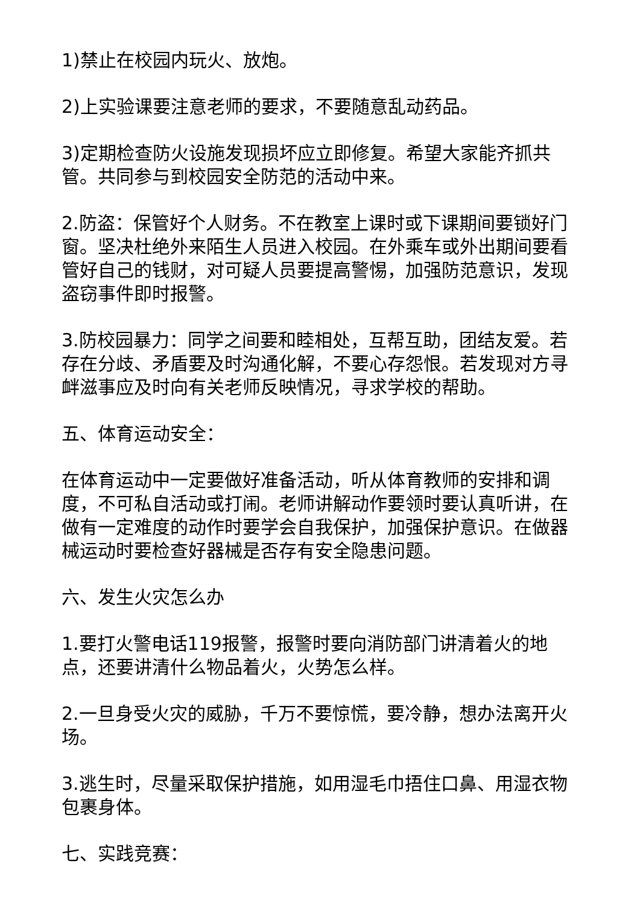1)禁止在校园内玩火、放炮。
2)上实验课要注意老师的要求，不要随意乱动药品。
3)定期检查防火设施发现损坏应立即修复。希望大家能齐抓共管。共同参与到校园安全防范的活动中来。
2.防盗：保管好个人财务。不在教室上课时或下课期间要锁好门窗。坚决杜绝外来陌生人员进入校园。在外乘车或外出期间要看管好自己的钱财，对可疑人员要提高警惕，加强防范意识，发现盗窃事件即时报警。
3.防校园暴力：同学之间要和睦相处，互帮互助，团结友爱。若存在分歧、矛盾要及时沟通化解，不要心存怨恨。若发现对方寻衅滋事应及时向有关老师反映情况，寻求学校的帮助。
五、体育运动安全：
在体育运动中一定要做好准备活动，听从体育教师的安排和调度，不可私自活动或打闹。老师讲解动作要领时要认真听讲，在做有一定难度的动作时要学会自我保护，加强保护意识。在做器械运动时要检查好器械是否存有安全隐患问题。
六、发生火灾怎么办
1.要打火警电话119报警，报警时要向消防部门讲清着火的地点，还要讲清什么物品着火，火势怎么样。
2.一旦身受火灾的威胁，千万不要惊慌，要冷静，想办法离开火场。
3.逃生时，尽量采取保护措施，如用湿毛巾捂住口鼻、用湿衣物包裹身体。
七、实践竞赛：